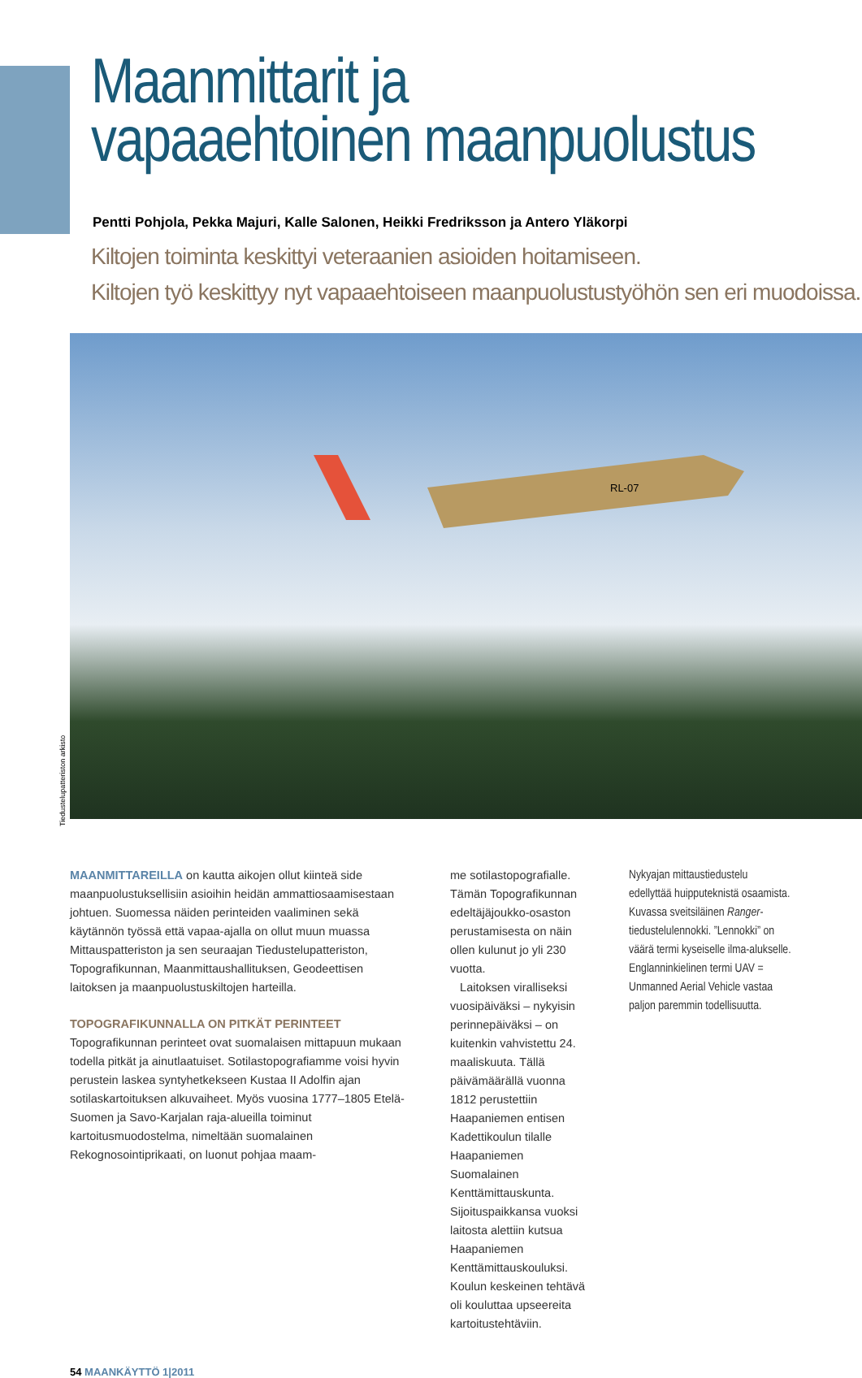Maanmittarit ja
vapaaehtoinen maanpuolustus
Pentti Pohjola, Pekka Majuri, Kalle Salonen, Heikki Fredriksson ja Antero Yläkorpi
Kiltojen toiminta keskittyi veteraanien asioiden hoitamiseen.
Kiltojen työ keskittyy nyt vapaaehtoiseen maanpuolustustyöhön sen eri muodoissa.
RL-07
Tiedustelupatteriston arkisto
MAANMITTAREILLA on kautta aikojen ollut kiinteä side maanpuolustuksellisiin asioihin heidän ammattiosaamisestaan johtuen. Suomessa näiden perinteiden vaaliminen sekä käytännön työssä että vapaa-ajalla on ollut muun muassa Mittauspatteriston ja sen seuraajan Tiedustelupatteriston, Topografikunnan, Maanmittaushallituksen, Geodeettisen laitoksen ja maanpuolustuskiltojen harteilla.
TOPOGRAFIKUNNALLA ON PITKÄT PERINTEET
Topografikunnan perinteet ovat suomalaisen mittapuun mukaan todella pitkät ja ainutlaatuiset. Sotilastopografiamme voisi hyvin perustein laskea syntyhetkekseen Kustaa II Adolfin ajan sotilaskartoituksen alkuvaiheet. Myös vuosina 1777–1805 Etelä-Suomen ja Savo-Karjalan raja-alueilla toiminut kartoitusmuodostelma, nimeltään suomalainen Rekognosointiprikaati, on luonut pohjaa maam-
me sotilastopografialle. Tämän Topografikunnan edeltäjäjoukko-osaston perustamisesta on näin ollen kulunut jo yli 230 vuotta.
Laitoksen viralliseksi vuosipäiväksi – nykyisin perinnepäiväksi – on kuitenkin vahvistettu 24. maaliskuuta. Tällä päivämäärällä vuonna 1812 perustettiin Haapaniemen entisen Kadettikoulun tilalle Haapaniemen Suomalainen Kenttämittauskunta. Sijoituspaikkansa vuoksi laitosta alettiin kutsua Haapaniemen Kenttämittauskouluksi. Koulun keskeinen tehtävä oli kouluttaa upseereita kartoitustehtäviin.
Nykyajan mittaustiedustelu edellyttää huipputeknistä osaamista. Kuvassa sveitsiläinen Ranger-tiedustelulennokki. ”Lennokki” on väärä termi kyseiselle ilma-alukselle. Englanninkielinen termi UAV = Unmanned Aerial Vehicle vastaa paljon paremmin todellisuutta.
54 MAANKÄYTTÖ 1|2011